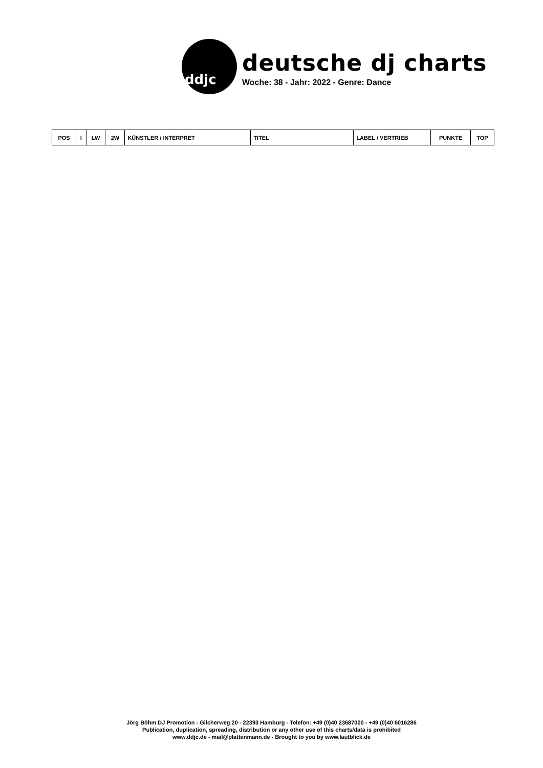ddjc
deutsche dj charts
Woche: 38 - Jahr: 2022 - Genre: Dance
| POS | I | LW | 2W | KÜNSTLER / INTERPRET | TITEL | LABEL / VERTRIEB | PUNKTE | TOP |
| --- | --- | --- | --- | --- | --- | --- | --- | --- |
Jörg Böhm DJ Promotion - Gilcherweg 20 - 22393 Hamburg - Telefon: +49 (0)40 23687000 - +49 (0)40 6016286
Publication, duplication, spreading, distribution or any other use of this charts/data is prohibited
www.ddjc.de - mail@plattenmann.de - Brought to you by www.lautblick.de